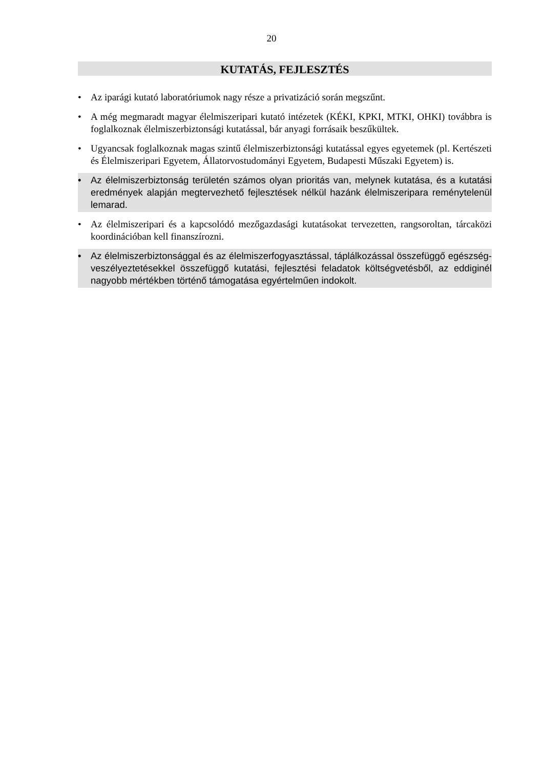20
KUTATÁS, FEJLESZTÉS
• Az iparági kutató laboratóriumok nagy része a privatizáció során megszűnt.
• A még megmaradt magyar élelmiszeripari kutató intézetek (KÉKI, KPKI, MTKI, OHKI) továbbra is foglalkoznak élelmiszerbiztonsági kutatással, bár anyagi forrásaik beszűkültek.
• Ugyancsak foglalkoznak magas szintű élelmiszerbiztonsági kutatással egyes egyetemek (pl. Kertészeti és Élelmiszeripari Egyetem, Állatorvostudományi Egyetem, Budapesti Műszaki Egyetem) is.
• Az élelmiszerbiztonság területén számos olyan prioritás van, melynek kutatása, és a kutatási eredmények alapján megtervezhető fejlesztések nélkül hazánk élelmiszeripara reménytelenül lemarad.
• Az élelmiszeripari és a kapcsolódó mezőgazdasági kutatásokat tervezetten, rangsoroltan, tárcaközi koordinációban kell finanszírozni.
• Az élelmiszerbiztonsággal és az élelmiszerfogyasztással, táplálkozással összefüggő egészség-veszélyeztetésekkel összefüggő kutatási, fejlesztési feladatok költségvetésből, az eddiginél nagyobb mértékben történő támogatása egyértelműen indokolt.